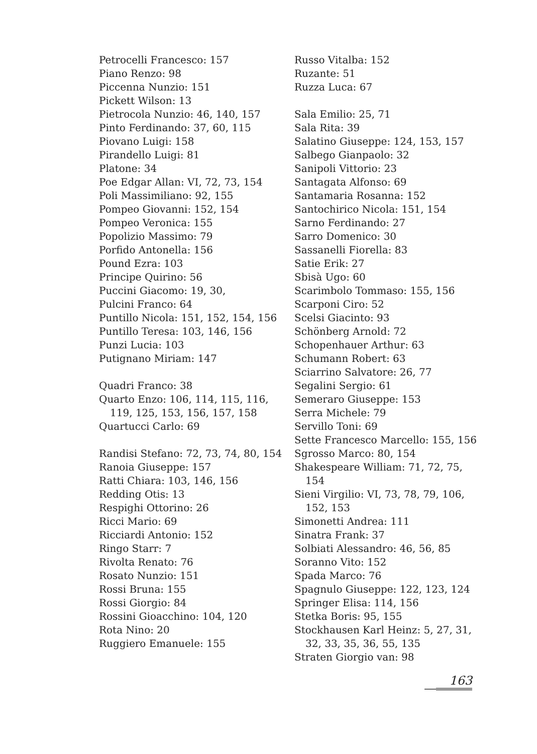Petrocelli Francesco: 157
Piano Renzo: 98
Piccenna Nunzio: 151
Pickett Wilson: 13
Pietrocola Nunzio: 46, 140, 157
Pinto Ferdinando: 37, 60, 115
Piovano Luigi: 158
Pirandello Luigi: 81
Platone: 34
Poe Edgar Allan: VI, 72, 73, 154
Poli Massimiliano: 92, 155
Pompeo Giovanni: 152, 154
Pompeo Veronica: 155
Popolizio Massimo: 79
Porfido Antonella: 156
Pound Ezra: 103
Principe Quirino: 56
Puccini Giacomo: 19, 30,
Pulcini Franco: 64
Puntillo Nicola: 151, 152, 154, 156
Puntillo Teresa: 103, 146, 156
Punzi Lucia: 103
Putignano Miriam: 147
Quadri Franco: 38
Quarto Enzo: 106, 114, 115, 116, 119, 125, 153, 156, 157, 158
Quartucci Carlo: 69
Randisi Stefano: 72, 73, 74, 80, 154
Ranoia Giuseppe: 157
Ratti Chiara: 103, 146, 156
Redding Otis: 13
Respighi Ottorino: 26
Ricci Mario: 69
Ricciardi Antonio: 152
Ringo Starr: 7
Rivolta Renato: 76
Rosato Nunzio: 151
Rossi Bruna: 155
Rossi Giorgio: 84
Rossini Gioacchino: 104, 120
Rota Nino: 20
Ruggiero Emanuele: 155
Russo Vitalba: 152
Ruzante: 51
Ruzza Luca: 67
Sala Emilio: 25, 71
Sala Rita: 39
Salatino Giuseppe: 124, 153, 157
Salbego Gianpaolo: 32
Sanipoli Vittorio: 23
Santagata Alfonso: 69
Santamaria Rosanna: 152
Santochirico Nicola: 151, 154
Sarno Ferdinando: 27
Sarro Domenico: 30
Sassanelli Fiorella: 83
Satie Erik: 27
Sbisà Ugo: 60
Scarimbolo Tommaso: 155, 156
Scarponi Ciro: 52
Scelsi Giacinto: 93
Schönberg Arnold: 72
Schopenhauer Arthur: 63
Schumann Robert: 63
Sciarrino Salvatore: 26, 77
Segalini Sergio: 61
Semeraro Giuseppe: 153
Serra Michele: 79
Servillo Toni: 69
Sette Francesco Marcello: 155, 156
Sgrosso Marco: 80, 154
Shakespeare William: 71, 72, 75, 154
Sieni Virgilio: VI, 73, 78, 79, 106, 152, 153
Simonetti Andrea: 111
Sinatra Frank: 37
Solbiati Alessandro: 46, 56, 85
Soranno Vito: 152
Spada Marco: 76
Spagnulo Giuseppe: 122, 123, 124
Springer Elisa: 114, 156
Stetka Boris: 95, 155
Stockhausen Karl Heinz: 5, 27, 31, 32, 33, 35, 36, 55, 135
Straten Giorgio van: 98
163